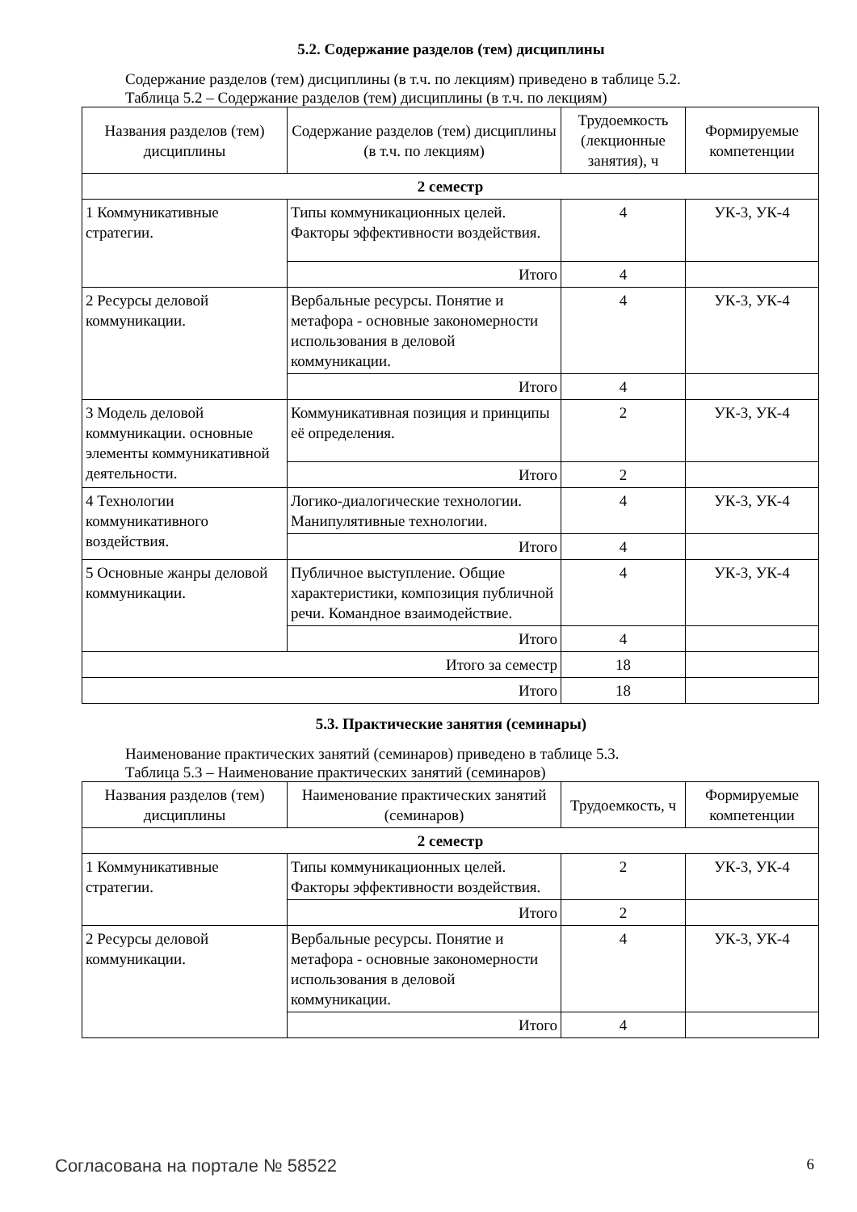5.2. Содержание разделов (тем) дисциплины
Содержание разделов (тем) дисциплины (в т.ч. по лекциям) приведено в таблице 5.2.
Таблица 5.2 – Содержание разделов (тем) дисциплины (в т.ч. по лекциям)
| Названия разделов (тем) дисциплины | Содержание разделов (тем) дисциплины (в т.ч. по лекциям) | Трудоемкость (лекционные занятия), ч | Формируемые компетенции |
| --- | --- | --- | --- |
| 2 семестр | | | |
| 1 Коммуникативные стратегии. | Типы коммуникационных целей. Факторы эффективности воздействия. | 4 | УК-3, УК-4 |
| | Итого | 4 | |
| 2 Ресурсы деловой коммуникации. | Вербальные ресурсы. Понятие и метафора - основные закономерности использования в деловой коммуникации. | 4 | УК-3, УК-4 |
| | Итого | 4 | |
| 3 Модель деловой коммуникации. основные элементы коммуникативной деятельности. | Коммуникативная позиция и принципы её определения. | 2 | УК-3, УК-4 |
| | Итого | 2 | |
| 4 Технологии коммуникативного воздействия. | Логико-диалогические технологии. Манипулятивные технологии. | 4 | УК-3, УК-4 |
| | Итого | 4 | |
| 5 Основные жанры деловой коммуникации. | Публичное выступление. Общие характеристики, композиция публичной речи. Командное взаимодействие. | 4 | УК-3, УК-4 |
| | Итого | 4 | |
| Итого за семестр | | 18 | |
| Итого | | 18 | |
5.3. Практические занятия (семинары)
Наименование практических занятий (семинаров) приведено в таблице 5.3.
Таблица 5.3 – Наименование практических занятий (семинаров)
| Названия разделов (тем) дисциплины | Наименование практических занятий (семинаров) | Трудоемкость, ч | Формируемые компетенции |
| --- | --- | --- | --- |
| 2 семестр | | | |
| 1 Коммуникативные стратегии. | Типы коммуникационных целей. Факторы эффективности воздействия. | 2 | УК-3, УК-4 |
| | Итого | 2 | |
| 2 Ресурсы деловой коммуникации. | Вербальные ресурсы. Понятие и метафора - основные закономерности использования в деловой коммуникации. | 4 | УК-3, УК-4 |
| | Итого | 4 | |
Согласована на портале № 58522 6